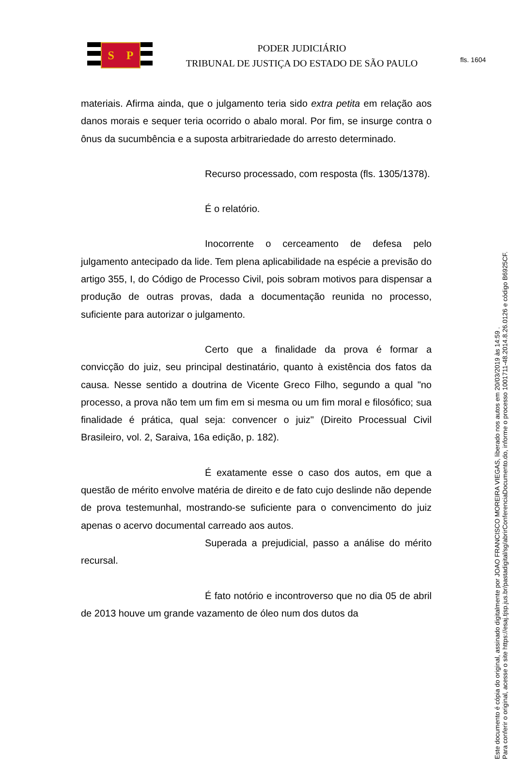fls. 1604
S P
PODER JUDICIÁRIO
TRIBUNAL DE JUSTIÇA DO ESTADO DE SÃO PAULO
materiais. Afirma ainda, que o julgamento teria sido extra petita em relação aos danos morais e sequer teria ocorrido o abalo moral. Por fim, se insurge contra o ônus da sucumbência e a suposta arbitrariedade do arresto determinado.
Recurso processado, com resposta (fls. 1305/1378).
É o relatório.
Inocorrente o cerceamento de defesa pelo julgamento antecipado da lide. Tem plena aplicabilidade na espécie a previsão do artigo 355, I, do Código de Processo Civil, pois sobram motivos para dispensar a produção de outras provas, dada a documentação reunida no processo, suficiente para autorizar o julgamento.
Certo que a finalidade da prova é formar a convicção do juiz, seu principal destinatário, quanto à existência dos fatos da causa. Nesse sentido a doutrina de Vicente Greco Filho, segundo a qual "no processo, a prova não tem um fim em si mesma ou um fim moral e filosófico; sua finalidade é prática, qual seja: convencer o juiz" (Direito Processual Civil Brasileiro, vol. 2, Saraiva, 16a edição, p. 182).
É exatamente esse o caso dos autos, em que a questão de mérito envolve matéria de direito e de fato cujo deslinde não depende de prova testemunhal, mostrando-se suficiente para o convencimento do juiz apenas o acervo documental carreado aos autos.
Superada a prejudicial, passo a análise do mérito recursal.
É fato notório e incontroverso que no dia 05 de abril de 2013 houve um grande vazamento de óleo num dos dutos da
Este documento é cópia do original, assinado digitalmente por JOAO FRANCISCO MOREIRA VIEGAS, liberado nos autos em 20/03/2019 às 14:59 .
Para conferir o original, acesse o site https://esaj.tjsp.jus.br/pastadigital/sg/abrirConferenciaDocumento.do, informe o processo 1001711-48.2014.8.26.0126 e código B6925CF.